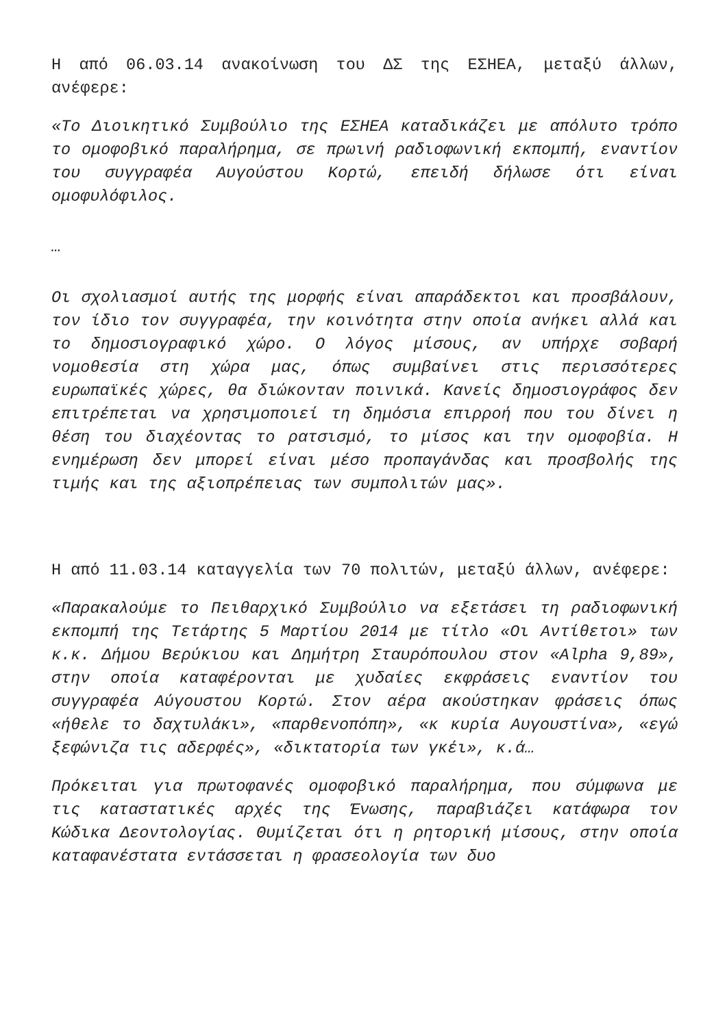Η από 06.03.14 ανακοίνωση του ΔΣ της ΕΣΗΕΑ, μεταξύ άλλων, ανέφερε:
«Το Διοικητικό Συμβούλιο της ΕΣΗΕΑ καταδικάζει με απόλυτο τρόπο το ομοφοβικό παραλήρημα, σε πρωινή ραδιοφωνική εκπομπή, εναντίον του συγγραφέα Αυγούστου Κορτώ, επειδή δήλωσε ότι είναι ομοφυλόφιλος.
…
Οι σχολιασμοί αυτής της μορφής είναι απαράδεκτοι και προσβάλουν, τον ίδιο τον συγγραφέα, την κοινότητα στην οποία ανήκει αλλά και το δημοσιογραφικό χώρο. Ο λόγος μίσους, αν υπήρχε σοβαρή νομοθεσία στη χώρα μας, όπως συμβαίνει στις περισσότερες ευρωπαϊκές χώρες, θα διώκονταν ποινικά. Κανείς δημοσιογράφος δεν επιτρέπεται να χρησιμοποιεί τη δημόσια επιρροή που του δίνει η θέση του διαχέοντας το ρατσισμό, το μίσος και την ομοφοβία. Η ενημέρωση δεν μπορεί είναι μέσο προπαγάνδας και προσβολής της τιμής και της αξιοπρέπειας των συμπολιτών μας».
Η από 11.03.14 καταγγελία των 70 πολιτών, μεταξύ άλλων, ανέφερε:
«Παρακαλούμε το Πειθαρχικό Συμβούλιο να εξετάσει τη ραδιοφωνική εκπομπή της Τετάρτης 5 Μαρτίου 2014 με τίτλο «Οι Αντίθετοι» των κ.κ. Δήμου Βερύκιου και Δημήτρη Σταυρόπουλου στον «Alpha 9,89», στην οποία καταφέρονται με χυδαίες εκφράσεις εναντίον του συγγραφέα Αύγουστου Κορτώ. Στον αέρα ακούστηκαν φράσεις όπως «ήθελε το δαχτυλάκι», «παρθενοπόπη», «κ κυρία Αυγουστίνα», «εγώ ξεφώνιζα τις αδερφές», «δικτατορία των γκέι», κ.ά…
Πρόκειται για πρωτοφανές ομοφοβικό παραλήρημα, που σύμφωνα με τις καταστατικές αρχές της Ένωσης, παραβιάζει κατάφωρα τον Κώδικα Δεοντολογίας. Θυμίζεται ότι η ρητορική μίσους, στην οποία καταφανέστατα εντάσσεται η φρασεολογία των δυο